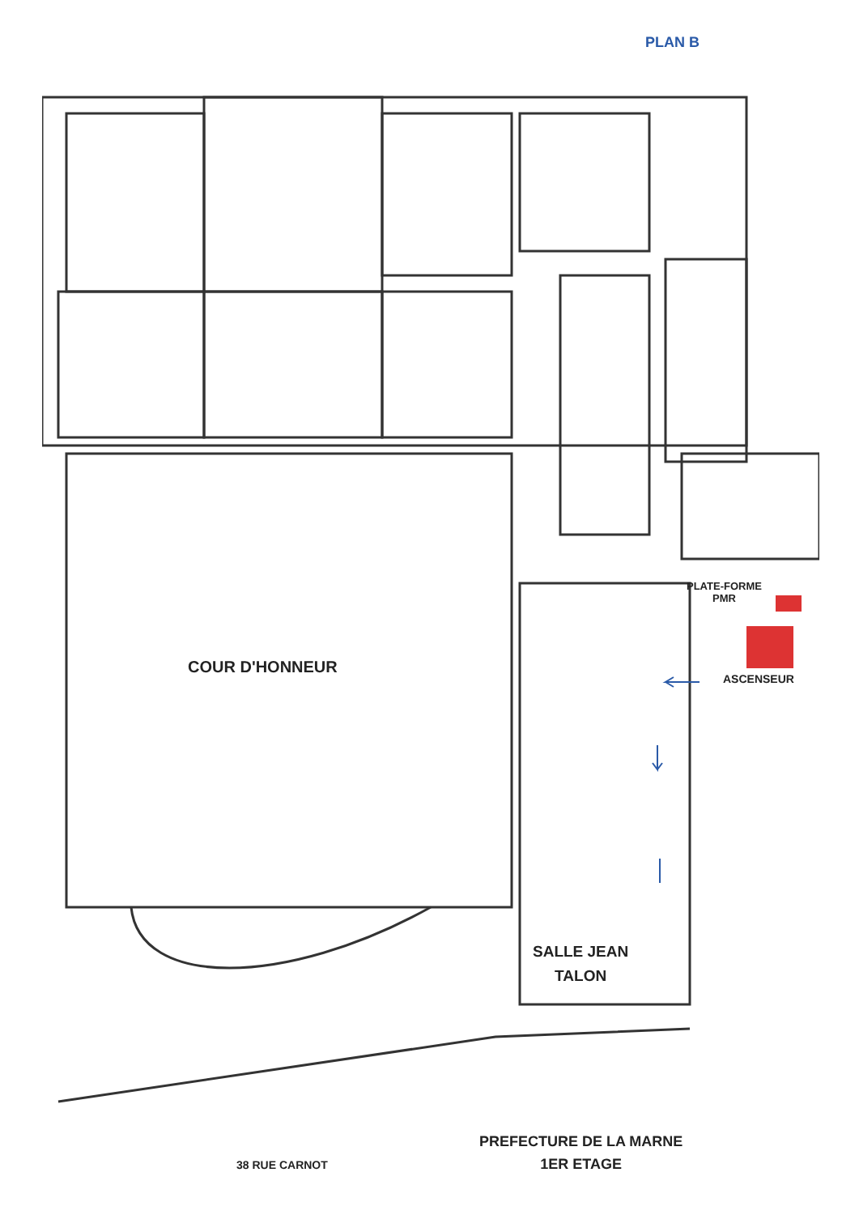PLAN B
COUR D'HONNEUR
PLATE-FORME
PMR
ASCENSEUR
SALLE JEAN
TALON
PREFECTURE DE LA MARNE
1ER ETAGE
38 RUE CARNOT